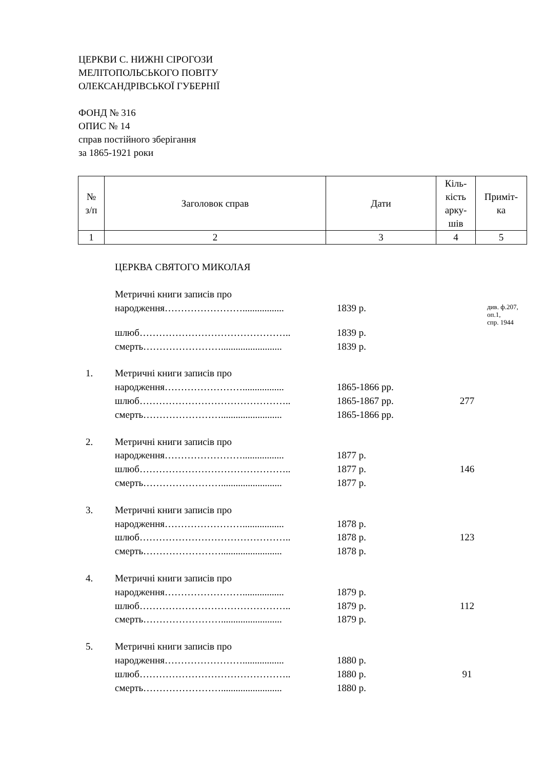ЦЕРКВИ С. НИЖНІ СІРОГОЗИ
МЕЛІТОПОЛЬСЬКОГО ПОВІТУ
ОЛЕКСАНДРІВСЬКОЇ ГУБЕРНІЇ
ФОНД № 316
ОПИС № 14
справ постійного зберігання
за 1865-1921 роки
| № з/п | Заголовок справ | Дати | Кіль- кість арку- шів | Примiт- ка |
| 1 | 2 | 3 | 4 | 5 |
| | ЦЕРКВА СВЯТОГО МИКОЛАЯ | | | |
| | Метричні книги записів про народження……………………................. | 1839 р. | | див. ф.207, оп.1, спр. 1944 |
| | шлюб……………………………………….. смерть……………………......................... | 1839 р. 1839 р. | | |
| 1. | Метричні книги записів про народження……………………................. шлюб……………………………………….. смерть……………………......................... | 1865-1866 рр. 1865-1867 рр. 1865-1866 рр. | 277 | |
| 2. | Метричні книги записів про народження……………………................. шлюб……………………………………….. смерть……………………......................... | 1877 р. 1877 р. 1877 р. | 146 | |
| 3. | Метричні книги записів про народження……………………................. шлюб……………………………………….. смерть……………………......................... | 1878 р. 1878 р. 1878 р. | 123 | |
| 4. | Метричні книги записів про народження……………………................. шлюб……………………………………….. смерть……………………......................... | 1879 р. 1879 р. 1879 р. | 112 | |
| 5. | Метричні книги записів про народження……………………................. шлюб……………………………………….. смерть……………………......................... | 1880 р. 1880 р. 1880 р. | 91 | |